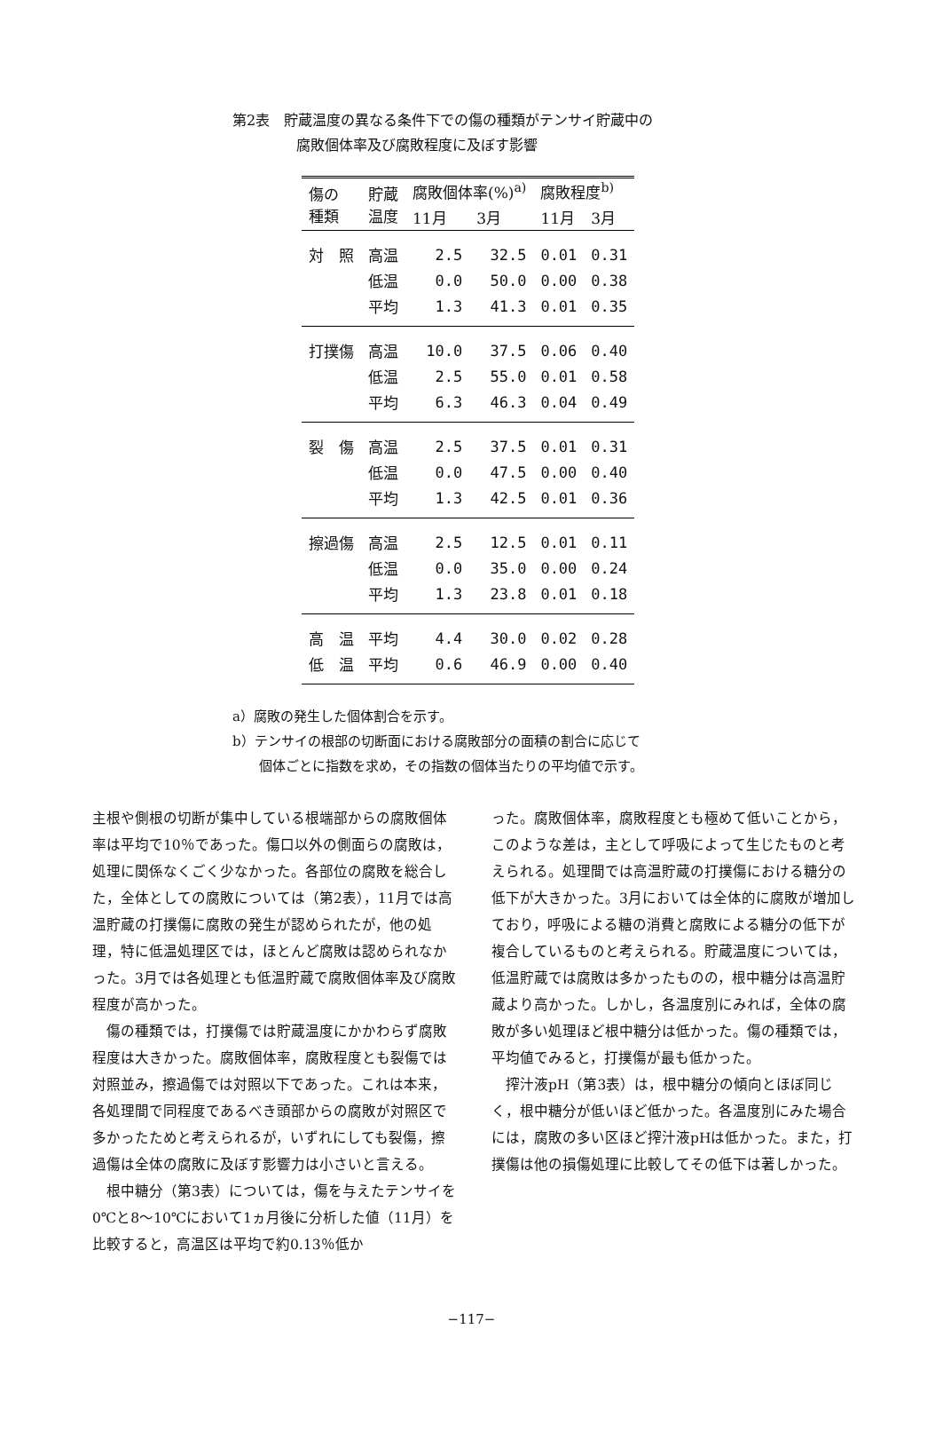第2表　貯蔵温度の異なる条件下での傷の種類がテンサイ貯蔵中の
腐敗個体率及び腐敗程度に及ぼす影響
| 傷の 種類 | 貯蔵 温度 | 腐敗個体率(%)<sup>a)</sup> | | 腐敗程度<sup>b)</sup> | |
| --- | --- | --- | --- | --- | --- |
| | | 11月 | 3月 | 11月 | 3月 |
| 対 照 | 高温 | 2.5 | 32.5 | 0.01 | 0.31 |
| | 低温 | 0.0 | 50.0 | 0.00 | 0.38 |
| | 平均 | 1.3 | 41.3 | 0.01 | 0.35 |
| 打撲傷 | 高温 | 10.0 | 37.5 | 0.06 | 0.40 |
| | 低温 | 2.5 | 55.0 | 0.01 | 0.58 |
| | 平均 | 6.3 | 46.3 | 0.04 | 0.49 |
| 裂 傷 | 高温 | 2.5 | 37.5 | 0.01 | 0.31 |
| | 低温 | 0.0 | 47.5 | 0.00 | 0.40 |
| | 平均 | 1.3 | 42.5 | 0.01 | 0.36 |
| 擦過傷 | 高温 | 2.5 | 12.5 | 0.01 | 0.11 |
| | 低温 | 0.0 | 35.0 | 0.00 | 0.24 |
| | 平均 | 1.3 | 23.8 | 0.01 | 0.18 |
| 高 温 | 平均 | 4.4 | 30.0 | 0.02 | 0.28 |
| 低 温 | 平均 | 0.6 | 46.9 | 0.00 | 0.40 |
a）腐敗の発生した個体割合を示す。
b）テンサイの根部の切断面における腐敗部分の面積の割合に応じて
　　個体ごとに指数を求め，その指数の個体当たりの平均値で示す。
主根や側根の切断が集中している根端部からの腐敗個体率は平均で10％であった。傷口以外の側面らの腐敗は，処理に関係なくごく少なかった。各部位の腐敗を総合した，全体としての腐敗については（第2表），11月では高温貯蔵の打撲傷に腐敗の発生が認められたが，他の処理，特に低温処理区では，ほとんど腐敗は認められなかった。3月では各処理とも低温貯蔵で腐敗個体率及び腐敗程度が高かった。
　傷の種類では，打撲傷では貯蔵温度にかかわらず腐敗程度は大きかった。腐敗個体率，腐敗程度とも裂傷では対照並み，擦過傷では対照以下であった。これは本来，各処理間で同程度であるべき頭部からの腐敗が対照区で多かったためと考えられるが，いずれにしても裂傷，擦過傷は全体の腐敗に及ぼす影響力は小さいと言える。
　根中糖分（第3表）については，傷を与えたテンサイを0℃と8〜10℃において1ヵ月後に分析した値（11月）を比較すると，高温区は平均で約0.13％低か
った。腐敗個体率，腐敗程度とも極めて低いことから，このような差は，主として呼吸によって生じたものと考えられる。処理間では高温貯蔵の打撲傷における糖分の低下が大きかった。3月においては全体的に腐敗が増加しており，呼吸による糖の消費と腐敗による糖分の低下が複合しているものと考えられる。貯蔵温度については，低温貯蔵では腐敗は多かったものの，根中糖分は高温貯蔵より高かった。しかし，各温度別にみれば，全体の腐敗が多い処理ほど根中糖分は低かった。傷の種類では，平均値でみると，打撲傷が最も低かった。
　搾汁液pH（第3表）は，根中糖分の傾向とほぼ同じく，根中糖分が低いほど低かった。各温度別にみた場合には，腐敗の多い区ほど搾汁液pHは低かった。また，打撲傷は他の損傷処理に比較してその低下は著しかった。
−117−